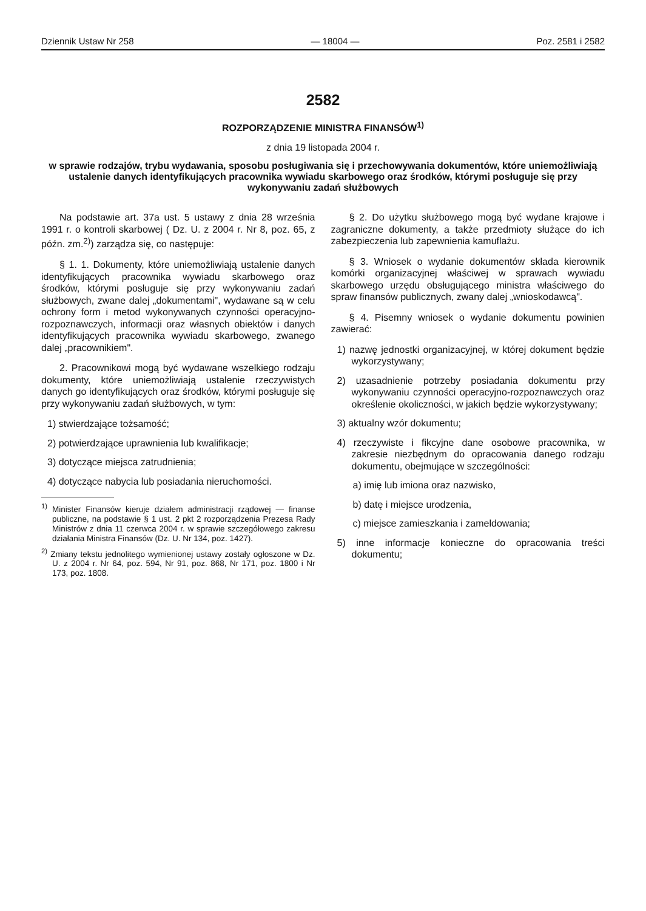Dziennik Ustaw Nr 258 — 18004 — Poz. 2581 i 2582
2582
ROZPORZĄDZENIE MINISTRA FINANSÓW<sup>1)</sup>
z dnia 19 listopada 2004 r.
w sprawie rodzajów, trybu wydawania, sposobu posługiwania się i przechowywania dokumentów, które uniemożliwiają ustalenie danych identyfikujących pracownika wywiadu skarbowego oraz środków, którymi posługuje się przy wykonywaniu zadań służbowych
Na podstawie art. 37a ust. 5 ustawy z dnia 28 września 1991 r. o kontroli skarbowej ( Dz. U. z 2004 r. Nr 8, poz. 65, z późn. zm.<sup>2)</sup>) zarządza się, co następuje:
§ 1. 1. Dokumenty, które uniemożliwiają ustalenie danych identyfikujących pracownika wywiadu skarbowego oraz środków, którymi posługuje się przy wykonywaniu zadań służbowych, zwane dalej „dokumentami", wydawane są w celu ochrony form i metod wykonywanych czynności operacyjno-rozpoznawczych, informacji oraz własnych obiektów i danych identyfikujących pracownika wywiadu skarbowego, zwanego dalej „pracownikiem".
2. Pracownikowi mogą być wydawane wszelkiego rodzaju dokumenty, które uniemożliwiają ustalenie rzeczywistych danych go identyfikujących oraz środków, którymi posługuje się przy wykonywaniu zadań służbowych, w tym:
1) stwierdzające tożsamość;
2) potwierdzające uprawnienia lub kwalifikacje;
3) dotyczące miejsca zatrudnienia;
4) dotyczące nabycia lub posiadania nieruchomości.
<sup>1)</sup> Minister Finansów kieruje działem administracji rządowej — finanse publiczne, na podstawie § 1 ust. 2 pkt 2 rozporządzenia Prezesa Rady Ministrów z dnia 11 czerwca 2004 r. w sprawie szczegółowego zakresu działania Ministra Finansów (Dz. U. Nr 134, poz. 1427).
<sup>2)</sup> Zmiany tekstu jednolitego wymienionej ustawy zostały ogłoszone w Dz. U. z 2004 r. Nr 64, poz. 594, Nr 91, poz. 868, Nr 171, poz. 1800 i Nr 173, poz. 1808.
§ 2. Do użytku służbowego mogą być wydane krajowe i zagraniczne dokumenty, a także przedmioty służące do ich zabezpieczenia lub zapewnienia kamuflażu.
§ 3. Wniosek o wydanie dokumentów składa kierownik komórki organizacyjnej właściwej w sprawach wywiadu skarbowego urzędu obsługującego ministra właściwego do spraw finansów publicznych, zwany dalej „wnioskodawcą".
§ 4. Pisemny wniosek o wydanie dokumentu powinien zawierać:
1) nazwę jednostki organizacyjnej, w której dokument będzie wykorzystywany;
2) uzasadnienie potrzeby posiadania dokumentu przy wykonywaniu czynności operacyjno-rozpoznawczych oraz określenie okoliczności, w jakich będzie wykorzystywany;
3) aktualny wzór dokumentu;
4) rzeczywiste i fikcyjne dane osobowe pracownika, w zakresie niezbędnym do opracowania danego rodzaju dokumentu, obejmujące w szczególności:
a) imię lub imiona oraz nazwisko,
b) datę i miejsce urodzenia,
c) miejsce zamieszkania i zameldowania;
5) inne informacje konieczne do opracowania treści dokumentu;